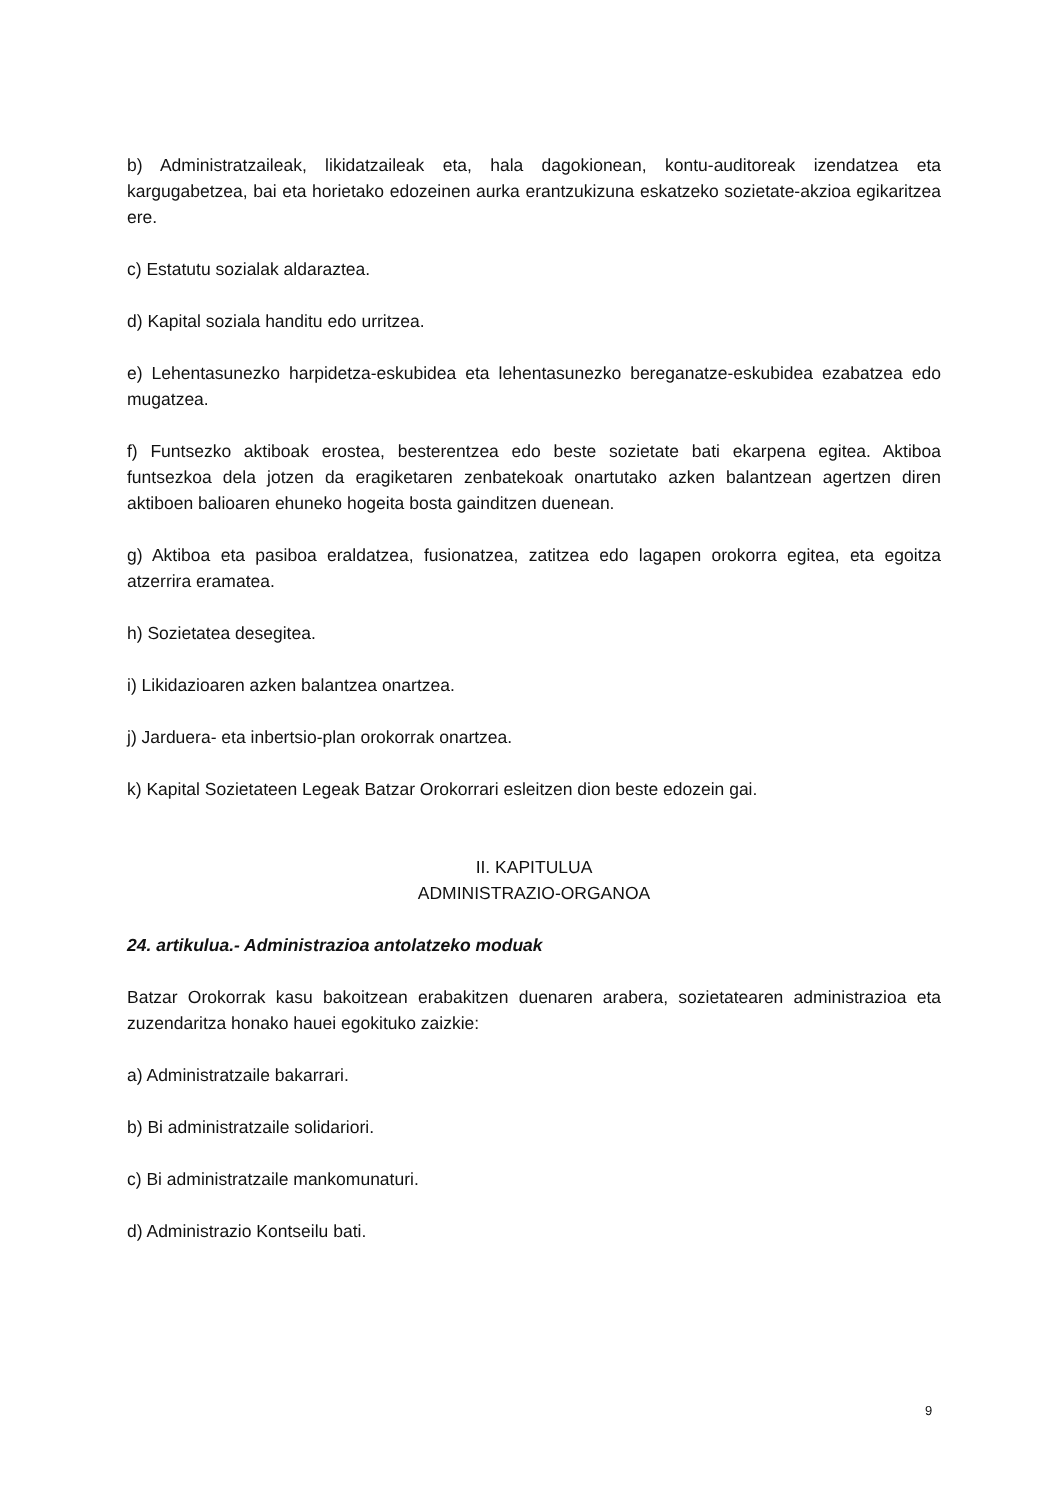b) Administratzaileak, likidatzaileak eta, hala dagokionean, kontu-auditoreak izendatzea eta kargugabetzea, bai eta horietako edozeinen aurka erantzukizuna eskatzeko sozietate-akzioa egikaritzea ere.
c) Estatutu sozialak aldaraztea.
d) Kapital soziala handitu edo urritzea.
e) Lehentasunezko harpidetza-eskubidea eta lehentasunezko bereganatze-eskubidea ezabatzea edo mugatzea.
f) Funtsezko aktiboak erostea, besterentzea edo beste sozietate bati ekarpena egitea. Aktiboa funtsezkoa dela jotzen da eragiketaren zenbatekoak onartutako azken balantzean agertzen diren aktiboen balioaren ehuneko hogeita bosta gainditzen duenean.
g) Aktiboa eta pasiboa eraldatzea, fusionatzea, zatitzea edo lagapen orokorra egitea, eta egoitza atzerrira eramatea.
h) Sozietatea desegitea.
i) Likidazioaren azken balantzea onartzea.
j) Jarduera- eta inbertsio-plan orokorrak onartzea.
k) Kapital Sozietateen Legeak Batzar Orokorrari esleitzen dion beste edozein gai.
II. KAPITULUA
ADMINISTRAZIO-ORGANOA
24. artikulua.- Administrazioa antolatzeko moduak
Batzar Orokorrak kasu bakoitzean erabakitzen duenaren arabera, sozietatearen administrazioa eta zuzendaritza honako hauei egokituko zaizkie:
a) Administratzaile bakarrari.
b) Bi administratzaile solidariori.
c) Bi administratzaile mankomunaturi.
d) Administrazio Kontseilu bati.
9